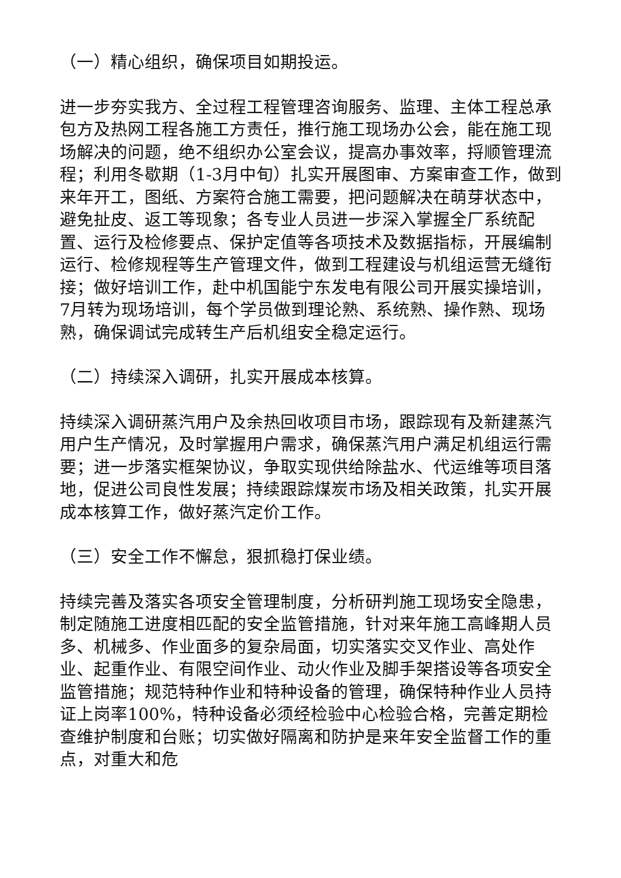（一）精心组织，确保项目如期投运。
进一步夯实我方、全过程工程管理咨询服务、监理、主体工程总承包方及热网工程各施工方责任，推行施工现场办公会，能在施工现场解决的问题，绝不组织办公室会议，提高办事效率，捋顺管理流程；利用冬歇期（1-3月中旬）扎实开展图审、方案审查工作，做到来年开工，图纸、方案符合施工需要，把问题解决在萌芽状态中，避免扯皮、返工等现象；各专业人员进一步深入掌握全厂系统配置、运行及检修要点、保护定值等各项技术及数据指标，开展编制运行、检修规程等生产管理文件，做到工程建设与机组运营无缝衔接；做好培训工作，赴中机国能宁东发电有限公司开展实操培训，7月转为现场培训，每个学员做到理论熟、系统熟、操作熟、现场熟，确保调试完成转生产后机组安全稳定运行。
（二）持续深入调研，扎实开展成本核算。
持续深入调研蒸汽用户及余热回收项目市场，跟踪现有及新建蒸汽用户生产情况，及时掌握用户需求，确保蒸汽用户满足机组运行需要；进一步落实框架协议，争取实现供给除盐水、代运维等项目落地，促进公司良性发展；持续跟踪煤炭市场及相关政策，扎实开展成本核算工作，做好蒸汽定价工作。
（三）安全工作不懈怠，狠抓稳打保业绩。
持续完善及落实各项安全管理制度，分析研判施工现场安全隐患，制定随施工进度相匹配的安全监管措施，针对来年施工高峰期人员多、机械多、作业面多的复杂局面，切实落实交叉作业、高处作业、起重作业、有限空间作业、动火作业及脚手架搭设等各项安全监管措施；规范特种作业和特种设备的管理，确保特种作业人员持证上岗率100%，特种设备必须经检验中心检验合格，完善定期检查维护制度和台账；切实做好隔离和防护是来年安全监督工作的重点，对重大和危